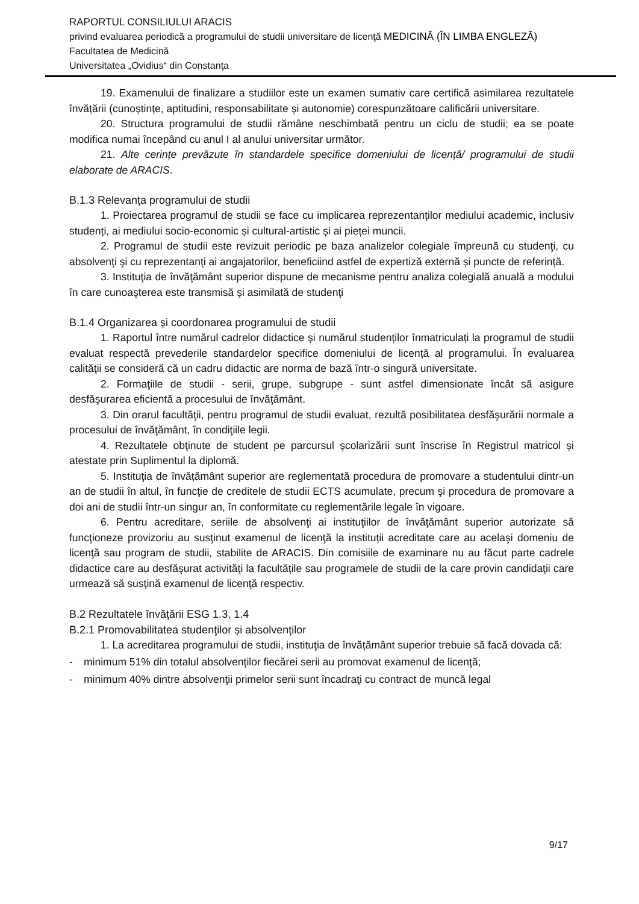RAPORTUL CONSILIULUI ARACIS
privind evaluarea periodică a programului de studii universitare de licenţă MEDICINĂ (ÎN LIMBA ENGLEZĂ)
Facultatea de Medicină
Universitatea „Ovidius“ din Constanţa
19. Examenului de finalizare a studiilor este un examen sumativ care certifică asimilarea rezultatele învățării (cunoștințe, aptitudini, responsabilitate și autonomie) corespunzătoare calificării universitare.
20. Structura programului de studii rămâne neschimbată pentru un ciclu de studii; ea se poate modifica numai începând cu anul I al anului universitar următor.
21. Alte cerințe prevăzute în standardele specifice domeniului de licență/ programului de studii elaborate de ARACIS.
B.1.3 Relevanţa programului de studii
1. Proiectarea programul de studii se face cu implicarea reprezentanților mediului academic, inclusiv studenți, ai mediului socio-economic și cultural-artistic și ai pieței muncii.
2. Programul de studii este revizuit periodic pe baza analizelor colegiale împreună cu studenţi, cu absolvenţi şi cu reprezentanţi ai angajatorilor, beneficiind astfel de expertiză externă și puncte de referință.
3. Instituţia de învăţământ superior dispune de mecanisme pentru analiza colegială anuală a modului în care cunoaşterea este transmisă şi asimilată de studenţi
B.1.4 Organizarea și coordonarea programului de studii
1. Raportul între numărul cadrelor didactice și numărul studenților înmatriculați la programul de studii evaluat respectă prevederile standardelor specifice domeniului de licență al programului. În evaluarea calităţii se consideră că un cadru didactic are norma de bază într-o singură universitate.
2. Formaţiile de studii - serii, grupe, subgrupe - sunt astfel dimensionate încât să asigure desfăşurarea eficientă a procesului de învăţământ.
3. Din orarul facultăţii, pentru programul de studii evaluat, rezultă posibilitatea desfăşurării normale a procesului de învăţământ, în condiţiile legii.
4. Rezultatele obţinute de student pe parcursul şcolarizării sunt înscrise în Registrul matricol și atestate prin Suplimentul la diplomă.
5. Instituţia de învățământ superior are reglementată procedura de promovare a studentului dintr-un an de studii în altul, în funcţie de creditele de studii ECTS acumulate, precum şi procedura de promovare a doi ani de studii într-un singur an, în conformitate cu reglementările legale în vigoare.
6. Pentru acreditare, seriile de absolvenţi ai instituţiilor de învăţământ superior autorizate să funcţioneze provizoriu au susţinut examenul de licenţă la instituții acreditate care au acelaşi domeniu de licenţă sau program de studii, stabilite de ARACIS. Din comisiile de examinare nu au făcut parte cadrele didactice care au desfăşurat activităţi la facultățile sau programele de studii de la care provin candidaţii care urmează să susţină examenul de licenţă respectiv.
B.2 Rezultatele învățării ESG 1.3, 1.4
B.2.1 Promovabilitatea studenţilor și absolvenților
1. La acreditarea programului de studii, instituţia de învățământ superior trebuie să facă dovada că:
- minimum 51% din totalul absolvenţilor fiecărei serii au promovat examenul de licenţă;
- minimum 40% dintre absolvenţii primelor serii sunt încadraţi cu contract de muncă legal
9/17